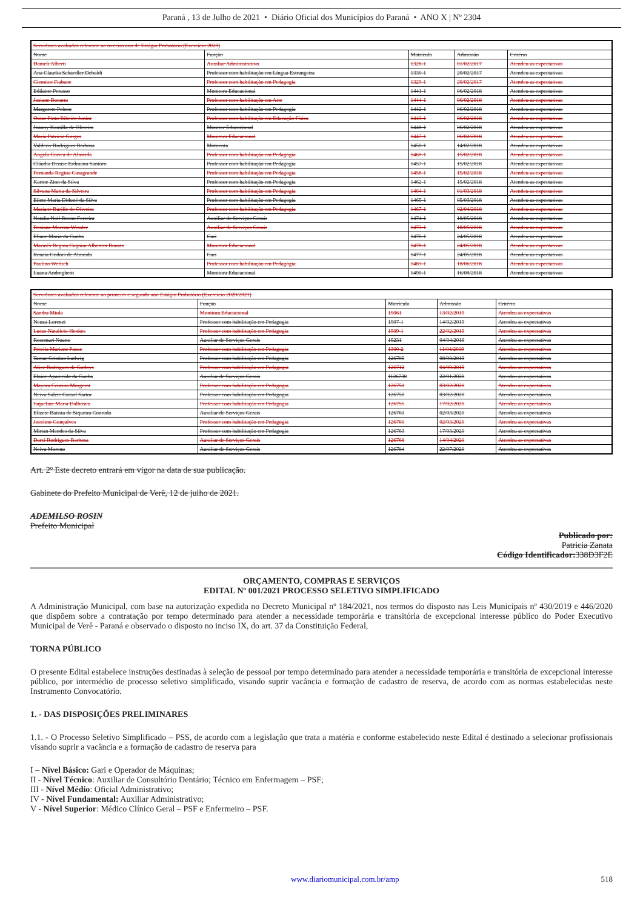Paraná , 13 de Julho de 2021 • Diário Oficial dos Municípios do Paraná • ANO X | Nº 2304
| Servidores avaliados referente ao terceiro ano de Estágio Probatório (Exercício 2020) | | | | |
| Nome | Função | Matrícula | Admissão | Critério |
| Danieli Alberti | Auxiliar Administrativo | 1328-1 | 01/02/2017 | Atendeu as expectativas |
| Ana Claudia Schaedler Debaldi | Professor com habilitação em Língua Estrangeira | 1330-1 | 20/02/2017 | Atendeu as expectativas |
| Cleonice Fiabane | Professor com habilitação em Pedagogia | 1329-1 | 20/02/2017 | Atendeu as expectativas |
| Edilaine Perusso | Monitora Educacional | 1441-1 | 06/02/2018 | Atendeu as expectativas |
| Josiane Bonatto | Professor com habilitação em Arte | 1444-1 | 06/02/2018 | Atendeu as expectativas |
| Margarete Peloso | Professor com habilitação em Pedagogia | 1442-1 | 06/02/2018 | Atendeu as expectativas |
| Oscar Pinto Ribeiro Junior | Professor com habilitação em Educação Física | 1443-1 | 06/02/2018 | Atendeu as expectativas |
| Joanny Kamilla de Oliveira | Monitor Educacional | 1448-1 | 06/02/2018 | Atendeu as expectativas |
| Maria Patricia Gorges | Monitora Educacional | 1447-1 | 06/02/2018 | Atendeu as expectativas |
| Valdecir Rodrigues Barbosa | Motorista | 1450-1 | 14/02/2018 | Atendeu as expectativas |
| Angela Correa de Almeida | Professor com habilitação em Pedagogia | 1460-1 | 15/02/2018 | Atendeu as expectativas |
| Cláudia Denise Erdmann Santoro | Professor com habilitação em Pedagogia | 1457-1 | 15/02/2018 | Atendeu as expectativas |
| Fernanda Regina Casagrande | Professor com habilitação em Pedagogia | 1458-1 | 15/02/2018 | Atendeu as expectativas |
| Karine Zinn da Silva | Professor com habilitação em Pedagogia | 1462-1 | 15/02/2018 | Atendeu as expectativas |
| Silvana Maria da Silveira | Professor com habilitação em Pedagogia | 1464-1 | 01/03/2018 | Atendeu as expectativas |
| Eliete Maria Didoné da Silva | Professor com habilitação em Pedagogia | 1465-1 | 05/03/2018 | Atendeu as expectativas |
| Mariane Burille de Oliveira | Professor com habilitação em Pedagogia | 1467-1 | 02/04/2018 | Atendeu as expectativas |
| Natalia Noll Boeno Ferreira | Auxiliar de Serviços Gerais | 1474-1 | 18/05/2018 | Atendeu as expectativas |
| Rosiane Moreno Wessler | Auxiliar de Serviços Gerais | 1473-1 | 18/05/2018 | Atendeu as expectativas |
| Eliane Maria da Cunha | Gari | 1476-1 | 24/05/2018 | Atendeu as expectativas |
| Marinês Regina Cagnini Alberton Bonato | Monitora Educacional | 1478-1 | 24/05/2018 | Atendeu as expectativas |
| Renata Godois de Almeida | Gari | 1477-1 | 24/05/2018 | Atendeu as expectativas |
| Paulino Werlich | Professor com habilitação em Pedagogia | 1483-1 | 18/06/2018 | Atendeu as expectativas |
| Luana Andreghetti | Monitora Educacional | 1490-1 | 16/08/2018 | Atendeu as expectativas |
| Servidores avaliados referente ao primeiro e segundo ano Estágio Probatório (Exercício 2020/2021) | | | | |
| Nome | Função | Matrícula | Admissão | Critério |
| Sandra Miola | Monitora Educacional | 15061 | 13/02/2019 | Atendeu as expectativas |
| Neuza Lorenzi | Professor com habilitação em Pedagogia | 1507-1 | 14/02/2019 | Atendeu as expectativas |
| Lucas Natalício Henkes | Professor com habilitação em Pedagogia | 1509-1 | 22/02/2019 | Atendeu as expectativas |
| Rosemari Noatto | Auxiliar de Serviços Gerais | 15231 | 04/04/2019 | Atendeu as expectativas |
| Precila Mariane Pasuc | Professor com habilitação em Pedagogia | 1300-2 | 11/04/2019 | Atendeu as expectativas |
| Tamar Cristina Ludwig | Professor com habilitação em Pedagogia | 126705 | 08/08/2019 | Atendeu as expectativas |
| Alice Rodrigues de Godoys | Professor com habilitação em Pedagogia | 126712 | 04/09/2019 | Atendeu as expectativas |
| Elaine Aparecida da Cunha | Auxiliar de Serviços Gerais | 1126730 | 22/01/2020 | Atendeu as expectativas |
| Mayara Cristina Morgerot | Professor com habilitação em Pedagogia | 126751 | 03/02/2020 | Atendeu as expectativas |
| Neiva Salete Cassol Sartor | Professor com habilitação em Pedagogia | 126750 | 03/02/2020 | Atendeu as expectativas |
| Jaqueline Maria Dalbosco | Professor com habilitação em Pedagogia | 126755 | 17/02/2020 | Atendeu as expectativas |
| Elizete Batista de Siqueira Conrado | Auxiliar de Serviços Gerais | 126761 | 02/03/2020 | Atendeu as expectativas |
| Jocelino Gonçalves | Professor com habilitação em Pedagogia | 126760 | 02/03/2020 | Atendeu as expectativas |
| Mirian Mendes da Silva | Professor com habilitação em Pedagogia | 126763 | 17/03/2020 | Atendeu as expectativas |
| Darci Rodrigues Barbosa | Auxiliar de Serviços Gerais | 126768 | 14/04/2020 | Atendeu as expectativas |
| Neiva Moreno | Auxiliar de Serviços Gerais | 126784 | 22/07/2020 | Atendeu as expectativas |
Art. 2º Este decreto entrará em vigor na data de sua publicação.
Gabinete do Prefeito Municipal de Verê, 12 de julho de 2021.
ADEMILSO ROSIN
Prefeito Municipal
Publicado por:
Patricia Zanata
Código Identificador: 338D3F2E
ORÇAMENTO, COMPRAS E SERVIÇOS
EDITAL Nº 001/2021 PROCESSO SELETIVO SIMPLIFICADO
A Administração Municipal, com base na autorização expedida no Decreto Municipal nº 184/2021, nos termos do disposto nas Leis Municipais nº 430/2019 e 446/2020 que dispõem sobre a contratação por tempo determinado para atender a necessidade temporária e transitória de excepcional interesse público do Poder Executivo Municipal de Verê - Paraná e observado o disposto no inciso IX, do art. 37 da Constituição Federal,
TORNA PÚBLICO
O presente Edital estabelece instruções destinadas à seleção de pessoal por tempo determinado para atender a necessidade temporária e transitória de excepcional interesse público, por intermédio de processo seletivo simplificado, visando suprir vacância e formação de cadastro de reserva, de acordo com as normas estabelecidas neste Instrumento Convocatório.
1. - DAS DISPOSIÇÕES PRELIMINARES
1.1. - O Processo Seletivo Simplificado – PSS, de acordo com a legislação que trata a matéria e conforme estabelecido neste Edital é destinado a selecionar profissionais visando suprir a vacância e a formação de cadastro de reserva para
I – Nível Básico: Gari e Operador de Máquinas;
II - Nível Técnico: Auxiliar de Consultório Dentário; Técnico em Enfermagem – PSF;
III - Nível Médio: Oficial Administrativo;
IV - Nível Fundamental: Auxiliar Administrativo;
V - Nível Superior: Médico Clínico Geral – PSF e Enfermeiro – PSF.
www.diariomunicipal.com.br/amp 518